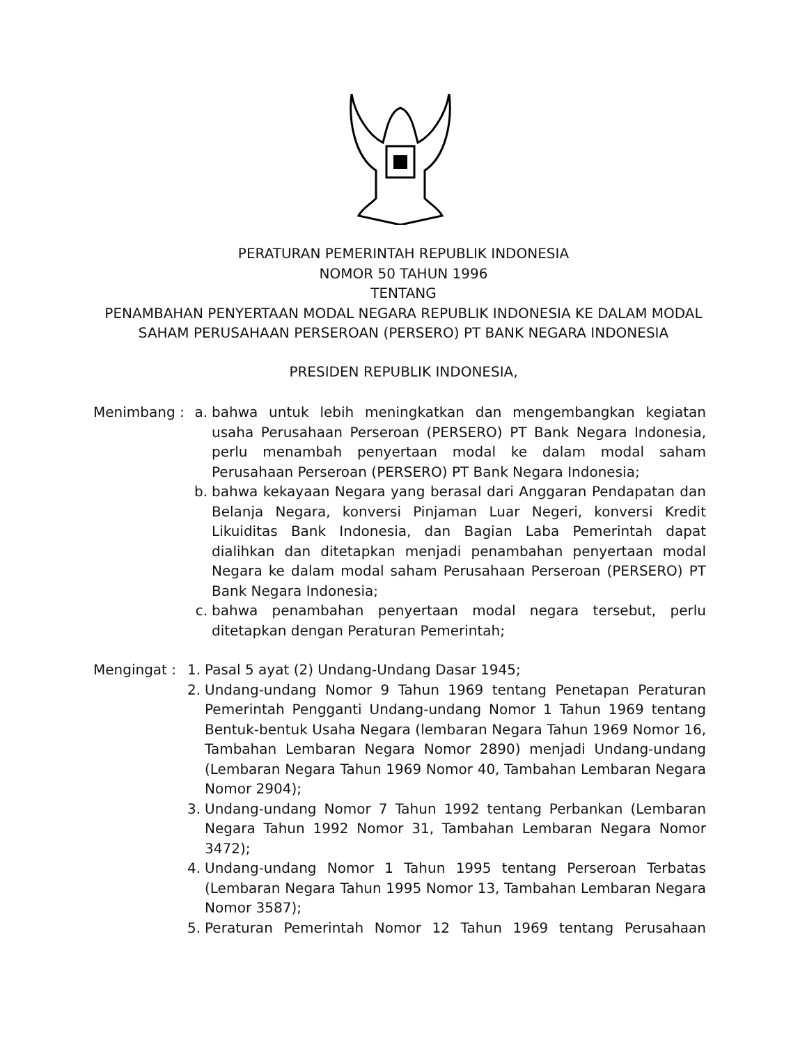PERATURAN PEMERINTAH REPUBLIK INDONESIA
NOMOR 50 TAHUN 1996
TENTANG
PENAMBAHAN PENYERTAAN MODAL NEGARA REPUBLIK INDONESIA KE DALAM MODAL
SAHAM PERUSAHAAN PERSEROAN (PERSERO) PT BANK NEGARA INDONESIA
PRESIDEN REPUBLIK INDONESIA,
Menimbang : a. bahwa untuk lebih meningkatkan dan mengembangkan kegiatan usaha Perusahaan Perseroan (PERSERO) PT Bank Negara Indonesia, perlu menambah penyertaan modal ke dalam modal saham Perusahaan Perseroan (PERSERO) PT Bank Negara Indonesia;
b. bahwa kekayaan Negara yang berasal dari Anggaran Pendapatan dan Belanja Negara, konversi Pinjaman Luar Negeri, konversi Kredit Likuiditas Bank Indonesia, dan Bagian Laba Pemerintah dapat dialihkan dan ditetapkan menjadi penambahan penyertaan modal Negara ke dalam modal saham Perusahaan Perseroan (PERSERO) PT Bank Negara Indonesia;
c. bahwa penambahan penyertaan modal negara tersebut, perlu ditetapkan dengan Peraturan Pemerintah;
Mengingat : 1. Pasal 5 ayat (2) Undang-Undang Dasar 1945;
2. Undang-undang Nomor 9 Tahun 1969 tentang Penetapan Peraturan Pemerintah Pengganti Undang-undang Nomor 1 Tahun 1969 tentang Bentuk-bentuk Usaha Negara (lembaran Negara Tahun 1969 Nomor 16, Tambahan Lembaran Negara Nomor 2890) menjadi Undang-undang (Lembaran Negara Tahun 1969 Nomor 40, Tambahan Lembaran Negara Nomor 2904);
3. Undang-undang Nomor 7 Tahun 1992 tentang Perbankan (Lembaran Negara Tahun 1992 Nomor 31, Tambahan Lembaran Negara Nomor 3472);
4. Undang-undang Nomor 1 Tahun 1995 tentang Perseroan Terbatas (Lembaran Negara Tahun 1995 Nomor 13, Tambahan Lembaran Negara Nomor 3587);
5. Peraturan Pemerintah Nomor 12 Tahun 1969 tentang Perusahaan